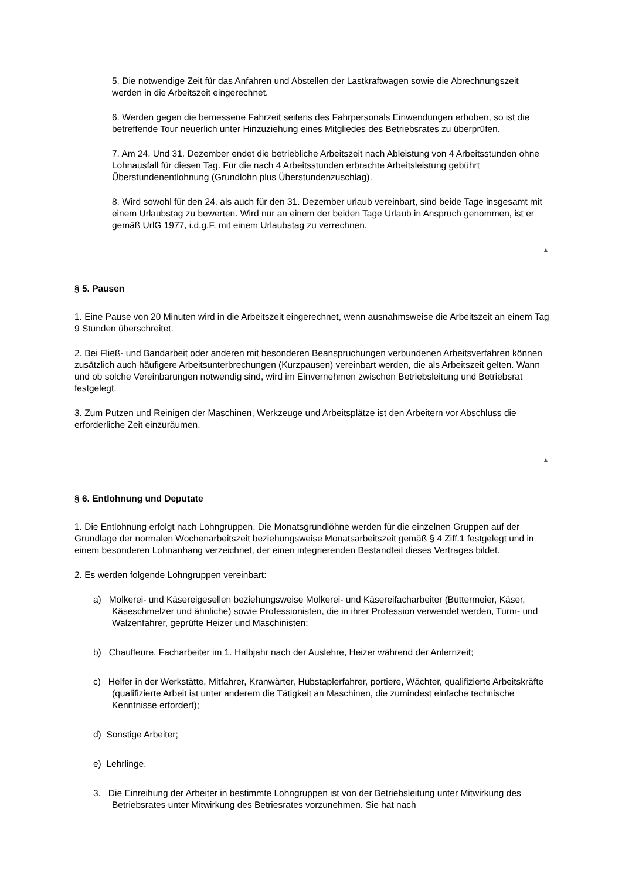5. Die notwendige Zeit für das Anfahren und Abstellen der Lastkraftwagen sowie die Abrechnungszeit werden in die Arbeitszeit eingerechnet.
6. Werden gegen die bemessene Fahrzeit seitens des Fahrpersonals Einwendungen erhoben, so ist die betreffende Tour neuerlich unter Hinzuziehung eines Mitgliedes des Betriebsrates zu überprüfen.
7. Am 24. Und 31. Dezember endet die betriebliche Arbeitszeit nach Ableistung von 4 Arbeitsstunden ohne Lohnausfall für diesen Tag. Für die nach 4 Arbeitsstunden erbrachte Arbeitsleistung gebührt Überstundenentlohnung (Grundlohn plus Überstundenzuschlag).
8. Wird sowohl für den 24. als auch für den 31. Dezember urlaub vereinbart, sind beide Tage insgesamt mit einem Urlaubstag zu bewerten. Wird nur an einem der beiden Tage Urlaub in Anspruch genommen, ist er gemäß UrlG 1977, i.d.g.F. mit einem Urlaubstag zu verrechnen.
▲
§ 5. Pausen
1. Eine Pause von 20 Minuten wird in die Arbeitszeit eingerechnet, wenn ausnahmsweise die Arbeitszeit an einem Tag 9 Stunden überschreitet.
2. Bei Fließ- und Bandarbeit oder anderen mit besonderen Beanspruchungen verbundenen Arbeitsverfahren können zusätzlich auch häufigere Arbeitsunterbrechungen (Kurzpausen) vereinbart werden, die als Arbeitszeit gelten. Wann und ob solche Vereinbarungen notwendig sind, wird im Einvernehmen zwischen Betriebsleitung und Betriebsrat festgelegt.
3. Zum Putzen und Reinigen der Maschinen, Werkzeuge und Arbeitsplätze ist den Arbeitern vor Abschluss die erforderliche Zeit einzuräumen.
▲
§ 6. Entlohnung und Deputate
1. Die Entlohnung erfolgt nach Lohngruppen. Die Monatsgrundlöhne werden für die einzelnen Gruppen auf der Grundlage der normalen Wochenarbeitszeit beziehungsweise Monatsarbeitszeit gemäß § 4 Ziff.1 festgelegt und in einem besonderen Lohnanhang verzeichnet, der einen integrierenden Bestandteil dieses Vertrages bildet.
2. Es werden folgende Lohngruppen vereinbart:
a) Molkerei- und Käsereigesellen beziehungsweise Molkerei- und Käsereifacharbeiter (Buttermeier, Käser, Käseschmelzer und ähnliche) sowie Professionisten, die in ihrer Profession verwendet werden, Turm- und Walzenfahrer, geprüfte Heizer und Maschinisten;
b) Chauffeure, Facharbeiter im 1. Halbjahr nach der Auslehre, Heizer während der Anlernzeit;
c) Helfer in der Werkstätte, Mitfahrer, Kranwärter, Hubstaplerfahrer, portiere, Wächter, qualifizierte Arbeitskräfte (qualifizierte Arbeit ist unter anderem die Tätigkeit an Maschinen, die zumindest einfache technische Kenntnisse erfordert);
d) Sonstige Arbeiter;
e) Lehrlinge.
3. Die Einreihung der Arbeiter in bestimmte Lohngruppen ist von der Betriebsleitung unter Mitwirkung des Betriebsrates unter Mitwirkung des Betriesrates vorzunehmen. Sie hat nach